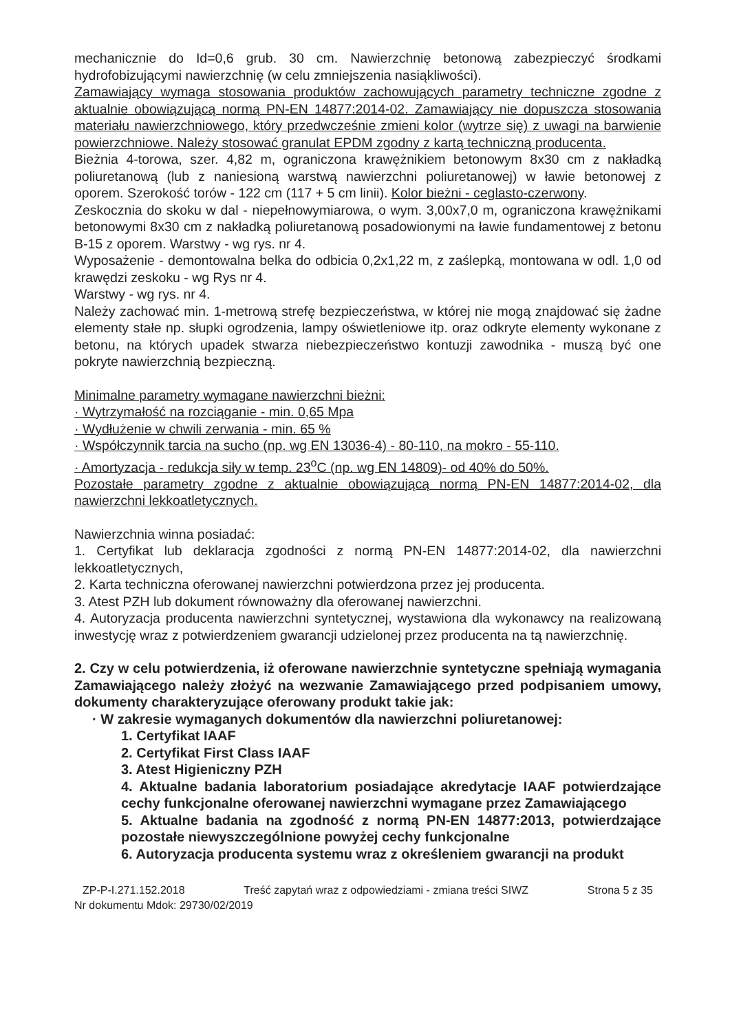mechanicznie do Id=0,6 grub. 30 cm. Nawierzchnię betonową zabezpieczyć środkami hydrofobizującymi nawierzchnię (w celu zmniejszenia nasiąkliwości).
Zamawiający wymaga stosowania produktów zachowujących parametry techniczne zgodne z aktualnie obowiązującą normą PN-EN 14877:2014-02. Zamawiający nie dopuszcza stosowania materiału nawierzchniowego, który przedwcześnie zmieni kolor (wytrze się) z uwagi na barwienie powierzchniowe. Należy stosować granulat EPDM zgodny z kartą techniczną producenta.
Bieżnia 4-torowa, szer. 4,82 m, ograniczona krawężnikiem betonowym 8x30 cm z nakładką poliuretanową (lub z naniesioną warstwą nawierzchni poliuretanowej) w ławie betonowej z oporem. Szerokość torów - 122 cm (117 + 5 cm linii). Kolor bieżni - ceglasto-czerwony.
Zeskocznia do skoku w dal - niepełnowymiarowa, o wym. 3,00x7,0 m, ograniczona krawężnikami betonowymi 8x30 cm z nakładką poliuretanową posadowionymi na ławie fundamentowej z betonu B-15 z oporem. Warstwy - wg rys. nr 4.
Wyposażenie - demontowalna belka do odbicia 0,2x1,22 m, z zaślepką, montowana w odl. 1,0 od krawędzi zeskoku - wg Rys nr 4.
Warstwy - wg rys. nr 4.
Należy zachować min. 1-metrową strefę bezpieczeństwa, w której nie mogą znajdować się żadne elementy stałe np. słupki ogrodzenia, lampy oświetleniowe itp. oraz odkryte elementy wykonane z betonu, na których upadek stwarza niebezpieczeństwo kontuzji zawodnika - muszą być one pokryte nawierzchnią bezpieczną.
Minimalne parametry wymagane nawierzchni bieżni:
· Wytrzymałość na rozciąganie - min. 0,65 Mpa
· Wydłużenie w chwili zerwania - min. 65 %
· Współczynnik tarcia na sucho (np. wg EN 13036-4) - 80-110, na mokro - 55-110.
· Amortyzacja - redukcja siły w temp. 23<sup>o</sup>C (np. wg EN 14809)- od 40% do 50%.
Pozostałe parametry zgodne z aktualnie obowiązującą normą PN-EN 14877:2014-02, dla nawierzchni lekkoatletycznych.
Nawierzchnia winna posiadać:
1. Certyfikat lub deklaracja zgodności z normą PN-EN 14877:2014-02, dla nawierzchni lekkoatletycznych,
2. Karta techniczna oferowanej nawierzchni potwierdzona przez jej producenta.
3. Atest PZH lub dokument równoważny dla oferowanej nawierzchni.
4. Autoryzacja producenta nawierzchni syntetycznej, wystawiona dla wykonawcy na realizowaną inwestycję wraz z potwierdzeniem gwarancji udzielonej przez producenta na tą nawierzchnię.
2. Czy w celu potwierdzenia, iż oferowane nawierzchnie syntetyczne spełniają wymagania Zamawiającego należy złożyć na wezwanie Zamawiającego przed podpisaniem umowy, dokumenty charakteryzujące oferowany produkt takie jak:
· W zakresie wymaganych dokumentów dla nawierzchni poliuretanowej:
1. Certyfikat IAAF
2. Certyfikat First Class IAAF
3. Atest Higieniczny PZH
4. Aktualne badania laboratorium posiadające akredytacje IAAF potwierdzające cechy funkcjonalne oferowanej nawierzchni wymagane przez Zamawiającego
5. Aktualne badania na zgodność z normą PN-EN 14877:2013, potwierdzające pozostałe niewyszczególnione powyżej cechy funkcjonalne
6. Autoryzacja producenta systemu wraz z określeniem gwarancji na produkt
ZP-P-I.271.152.2018 Treść zapytań wraz z odpowiedziami - zmiana treści SIWZ Strona 5 z 35
Nr dokumentu Mdok: 29730/02/2019